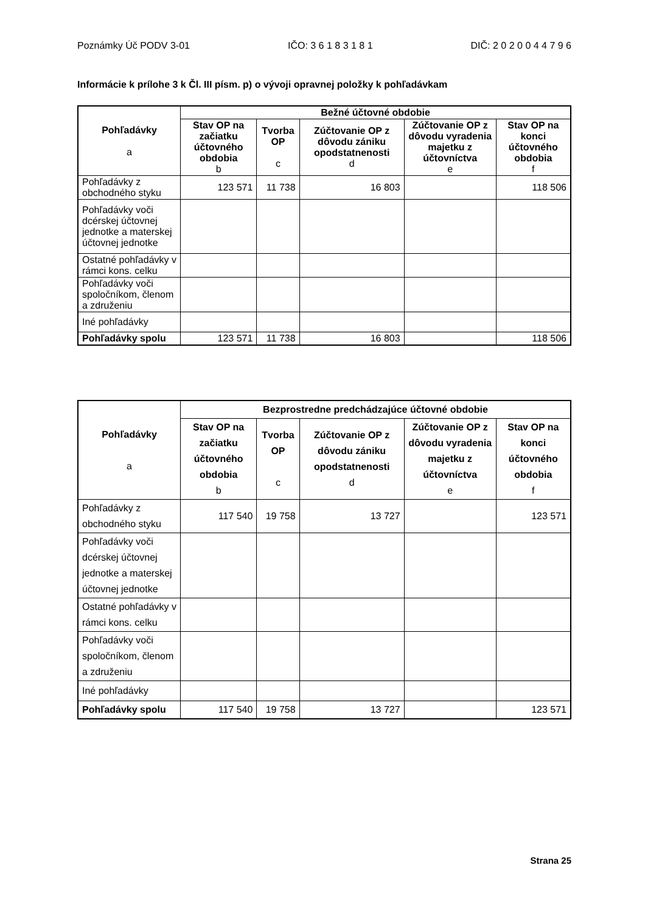Poznámky Úč PODV 3-01 IČO: 3 6 1 8 3 1 8 1 DIČ: 2 0 2 0 0 4 4 7 9 6
Informácie k prílohe 3 k Čl. III písm. p) o vývoji opravnej položky k pohľadávkam
| Pohľadávky a | Bežné účtovné obdobie | | | | |
| --- | --- | --- | --- | --- | --- |
| | Stav OP na začiatku účtovného obdobia b | Tvorba OP c | Zúčtovanie OP z dôvodu zániku opodstatnenosti d | Zúčtovanie OP z dôvodu vyradenia majetku z účtovníctva e | Stav OP na konci účtovného obdobia f |
| Pohľadávky z obchodného styku | 123 571 | 11 738 | 16 803 | | 118 506 |
| Pohľadávky voči dcérskej účtovnej jednotke a materskej účtovnej jednotke | | | | | |
| Ostatné pohľadávky v rámci kons. celku | | | | | |
| Pohľadávky voči spoločníkom, členom a združeniu | | | | | |
| Iné pohľadávky | | | | | |
| Pohľadávky spolu | 123 571 | 11 738 | 16 803 | | 118 506 |
| Pohľadávky a | Bezprostredne predchádzajúce účtovné obdobie | | | | |
| --- | --- | --- | --- | --- | --- |
| | Stav OP na začiatku účtovného obdobia b | Tvorba OP c | Zúčtovanie OP z dôvodu zániku opodstatnenosti d | Zúčtovanie OP z dôvodu vyradenia majetku z účtovníctva e | Stav OP na konci účtovného obdobia f |
| Pohľadávky z obchodného styku | 117 540 | 19 758 | 13 727 | | 123 571 |
| Pohľadávky voči dcérskej účtovnej jednotke a materskej účtovnej jednotke | | | | | |
| Ostatné pohľadávky v rámci kons. celku | | | | | |
| Pohľadávky voči spoločníkom, členom a združeniu | | | | | |
| Iné pohľadávky | | | | | |
| Pohľadávky spolu | 117 540 | 19 758 | 13 727 | | 123 571 |
Strana 25